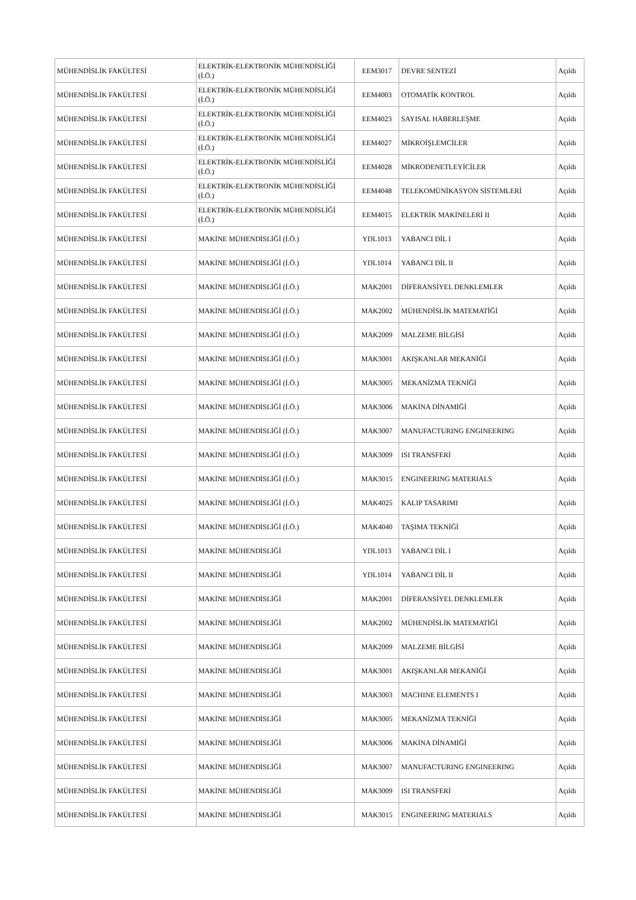| MÜHENDİSLİK FAKÜLTESİ | ELEKTRİK-ELEKTRONİK MÜHENDİSLİĞİ (İ.Ö.) | EEM3017 | DEVRE SENTEZİ | Açıldı |
| MÜHENDİSLİK FAKÜLTESİ | ELEKTRİK-ELEKTRONİK MÜHENDİSLİĞİ (İ.Ö.) | EEM4003 | OTOMATİK KONTROL | Açıldı |
| MÜHENDİSLİK FAKÜLTESİ | ELEKTRİK-ELEKTRONİK MÜHENDİSLİĞİ (İ.Ö.) | EEM4023 | SAYISAL HABERLEŞME | Açıldı |
| MÜHENDİSLİK FAKÜLTESİ | ELEKTRİK-ELEKTRONİK MÜHENDİSLİĞİ (İ.Ö.) | EEM4027 | MİKROİŞLEMCİLER | Açıldı |
| MÜHENDİSLİK FAKÜLTESİ | ELEKTRİK-ELEKTRONİK MÜHENDİSLİĞİ (İ.Ö.) | EEM4028 | MİKRODENETLEYİCİLER | Açıldı |
| MÜHENDİSLİK FAKÜLTESİ | ELEKTRİK-ELEKTRONİK MÜHENDİSLİĞİ (İ.Ö.) | EEM4048 | TELEKOMÜNİKASYON SİSTEMLERİ | Açıldı |
| MÜHENDİSLİK FAKÜLTESİ | ELEKTRİK-ELEKTRONİK MÜHENDİSLİĞİ (İ.Ö.) | EEM4015 | ELEKTRİK MAKİNELERİ II | Açıldı |
| MÜHENDİSLİK FAKÜLTESİ | MAKİNE MÜHENDİSLİĞİ (İ.Ö.) | YDL1013 | YABANCI DİL I | Açıldı |
| MÜHENDİSLİK FAKÜLTESİ | MAKİNE MÜHENDİSLİĞİ (İ.Ö.) | YDL1014 | YABANCI DİL II | Açıldı |
| MÜHENDİSLİK FAKÜLTESİ | MAKİNE MÜHENDİSLİĞİ (İ.Ö.) | MAK2001 | DİFERANSİYEL DENKLEMLER | Açıldı |
| MÜHENDİSLİK FAKÜLTESİ | MAKİNE MÜHENDİSLİĞİ (İ.Ö.) | MAK2002 | MÜHENDİSLİK MATEMATİĞİ | Açıldı |
| MÜHENDİSLİK FAKÜLTESİ | MAKİNE MÜHENDİSLİĞİ (İ.Ö.) | MAK2009 | MALZEME BİLGİSİ | Açıldı |
| MÜHENDİSLİK FAKÜLTESİ | MAKİNE MÜHENDİSLİĞİ (İ.Ö.) | MAK3001 | AKIŞKANLAR MEKANİĞİ | Açıldı |
| MÜHENDİSLİK FAKÜLTESİ | MAKİNE MÜHENDİSLİĞİ (İ.Ö.) | MAK3005 | MEKANİZMA TEKNİĞİ | Açıldı |
| MÜHENDİSLİK FAKÜLTESİ | MAKİNE MÜHENDİSLİĞİ (İ.Ö.) | MAK3006 | MAKİNA DİNAMİĞİ | Açıldı |
| MÜHENDİSLİK FAKÜLTESİ | MAKİNE MÜHENDİSLİĞİ (İ.Ö.) | MAK3007 | MANUFACTURING ENGINEERING | Açıldı |
| MÜHENDİSLİK FAKÜLTESİ | MAKİNE MÜHENDİSLİĞİ (İ.Ö.) | MAK3009 | ISI TRANSFERİ | Açıldı |
| MÜHENDİSLİK FAKÜLTESİ | MAKİNE MÜHENDİSLİĞİ (İ.Ö.) | MAK3015 | ENGINEERING MATERIALS | Açıldı |
| MÜHENDİSLİK FAKÜLTESİ | MAKİNE MÜHENDİSLİĞİ (İ.Ö.) | MAK4025 | KALIP TASARIMI | Açıldı |
| MÜHENDİSLİK FAKÜLTESİ | MAKİNE MÜHENDİSLİĞİ (İ.Ö.) | MAK4040 | TAŞIMA TEKNİĞİ | Açıldı |
| MÜHENDİSLİK FAKÜLTESİ | MAKİNE MÜHENDİSLİĞİ | YDL1013 | YABANCI DİL I | Açıldı |
| MÜHENDİSLİK FAKÜLTESİ | MAKİNE MÜHENDİSLİĞİ | YDL1014 | YABANCI DİL II | Açıldı |
| MÜHENDİSLİK FAKÜLTESİ | MAKİNE MÜHENDİSLİĞİ | MAK2001 | DİFERANSİYEL DENKLEMLER | Açıldı |
| MÜHENDİSLİK FAKÜLTESİ | MAKİNE MÜHENDİSLİĞİ | MAK2002 | MÜHENDİSLİK MATEMATİĞİ | Açıldı |
| MÜHENDİSLİK FAKÜLTESİ | MAKİNE MÜHENDİSLİĞİ | MAK2009 | MALZEME BİLGİSİ | Açıldı |
| MÜHENDİSLİK FAKÜLTESİ | MAKİNE MÜHENDİSLİĞİ | MAK3001 | AKIŞKANLAR MEKANİĞİ | Açıldı |
| MÜHENDİSLİK FAKÜLTESİ | MAKİNE MÜHENDİSLİĞİ | MAK3003 | MACHINE ELEMENTS I | Açıldı |
| MÜHENDİSLİK FAKÜLTESİ | MAKİNE MÜHENDİSLİĞİ | MAK3005 | MEKANİZMA TEKNİĞİ | Açıldı |
| MÜHENDİSLİK FAKÜLTESİ | MAKİNE MÜHENDİSLİĞİ | MAK3006 | MAKİNA DİNAMİĞİ | Açıldı |
| MÜHENDİSLİK FAKÜLTESİ | MAKİNE MÜHENDİSLİĞİ | MAK3007 | MANUFACTURING ENGINEERING | Açıldı |
| MÜHENDİSLİK FAKÜLTESİ | MAKİNE MÜHENDİSLİĞİ | MAK3009 | ISI TRANSFERİ | Açıldı |
| MÜHENDİSLİK FAKÜLTESİ | MAKİNE MÜHENDİSLİĞİ | MAK3015 | ENGINEERING MATERIALS | Açıldı |